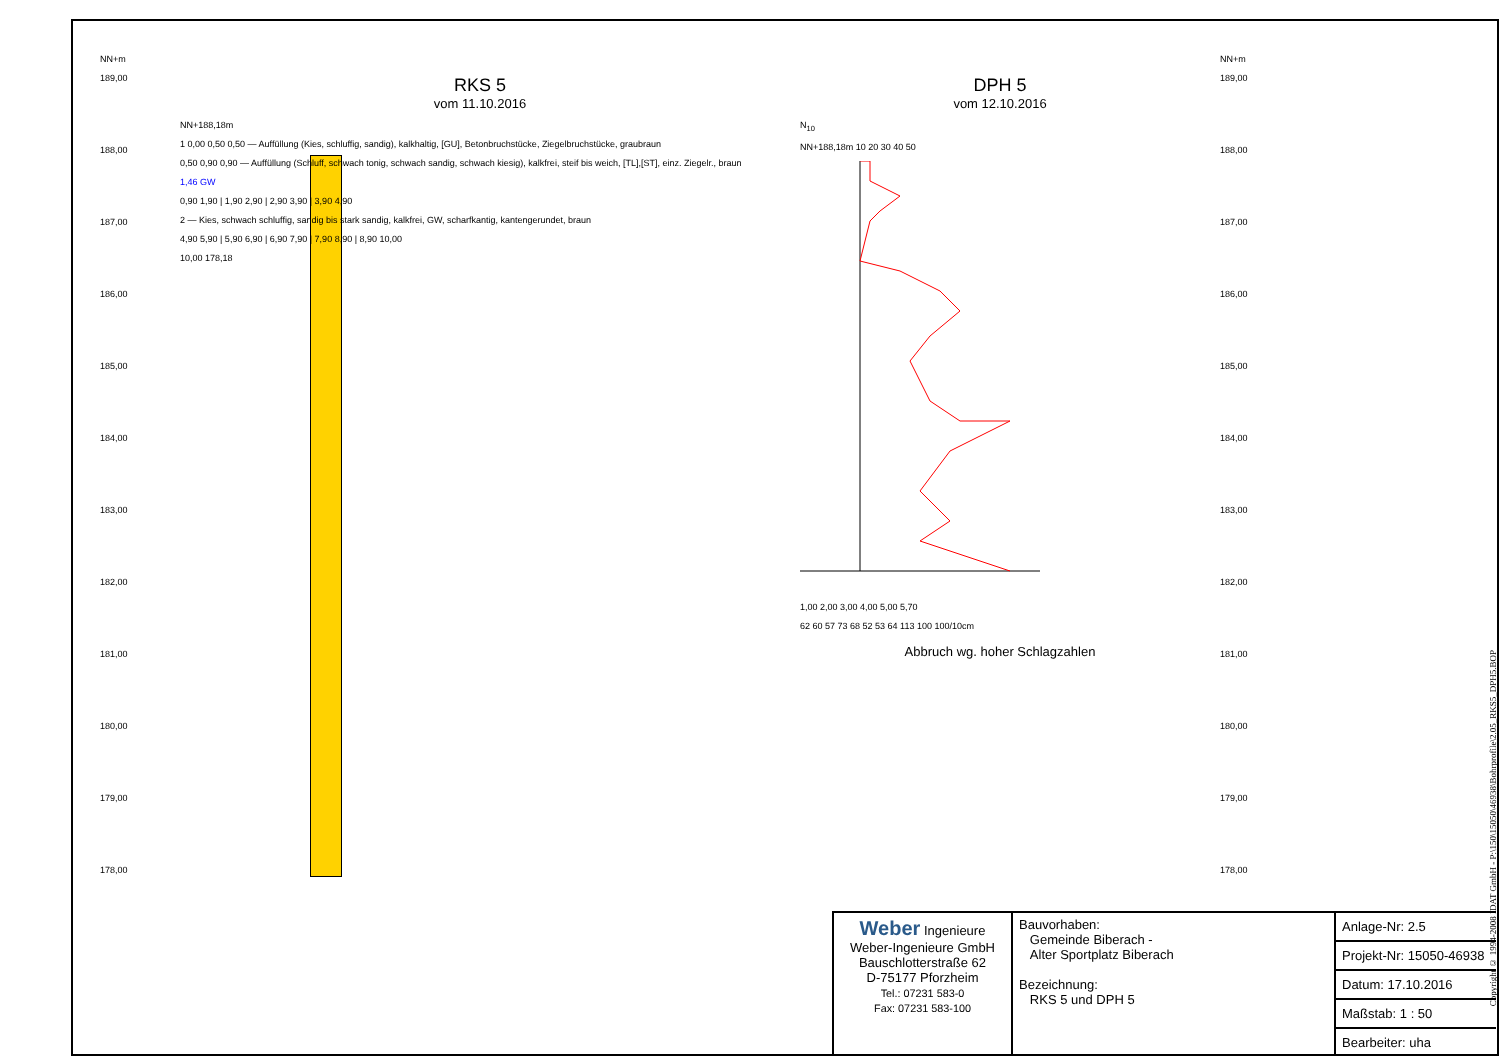NN+m
189,00
188,00
187,00
186,00
185,00
184,00
183,00
182,00
181,00
180,00
179,00
178,00
RKS 5
vom 11.10.2016
NN+188,18m
1 0,00 0,50 0,50 — Auffüllung (Kies, schluffig, sandig), kalkhaltig, [GU], Betonbruchstücke, Ziegelbruchstücke, graubraun
0,50 0,90 0,90 — Auffüllung (Schluff, schwach tonig, schwach sandig, schwach kiesig), kalkfrei, steif bis weich, [TL],[ST], einz. Ziegelr., braun
1,46 GW
0,90 1,90 | 1,90 2,90 | 2,90 3,90 | 3,90 4,90
2 — Kies, schwach schluffig, sandig bis stark sandig, kalkfrei, GW, scharfkantig, kantengerundet, braun
4,90 5,90 | 5,90 6,90 | 6,90 7,90 | 7,90 8,90 | 8,90 10,00
10,00 178,18
DPH 5
vom 12.10.2016
N<sub>10</sub>
NN+188,18m 10 20 30 40 50
1,00 2,00 3,00 4,00 5,00 5,70
62 60 57 73 68 52 53 64 113 100 100/10cm
Abbruch wg. hoher Schlagzahlen
NN+m
189,00
188,00
187,00
186,00
185,00
184,00
183,00
182,00
181,00
180,00
179,00
178,00
| Weber Ingenieure Weber-Ingenieure GmbH Bauschlotterstraße 62 D-75177 Pforzheim Tel.: 07231 583-0 Fax: 07231 583-100 | Bauvorhaben: Gemeinde Biberach - Alter Sportplatz Biberach Bezeichnung: RKS 5 und DPH 5 | Anlage-Nr: 2.5 Projekt-Nr: 15050-46938 Datum: 17.10.2016 Maßstab: 1 : 50 Bearbeiter: uha |
Copyright © 1994-2008 IDAT GmbH - P:\150\15050\46938\Bohrprofile\2.05_RKS5_DPH5.BOP